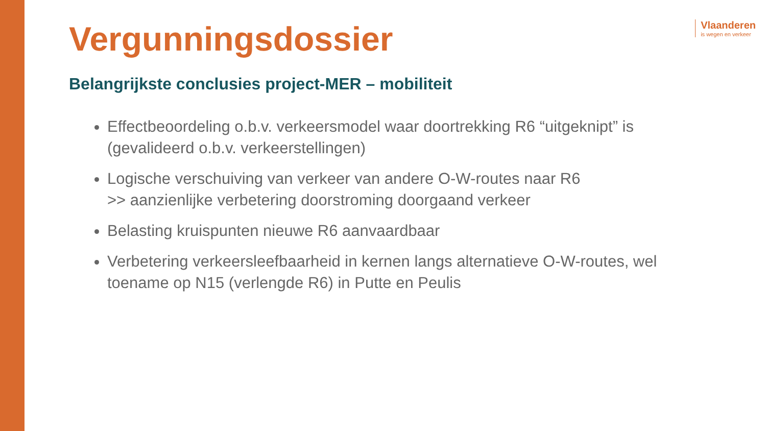Vlaanderen
is wegen en verkeer
Vergunningsdossier
Belangrijkste conclusies project-MER – mobiliteit
Effectbeoordeling o.b.v. verkeersmodel waar doortrekking R6 “uitgeknipt” is (gevalideerd o.b.v. verkeerstellingen)
Logische verschuiving van verkeer van andere O-W-routes naar R6
>> aanzienlijke verbetering doorstroming doorgaand verkeer
Belasting kruispunten nieuwe R6 aanvaardbaar
Verbetering verkeersleefbaarheid in kernen langs alternatieve O-W-routes, wel toename op N15 (verlengde R6) in Putte en Peulis